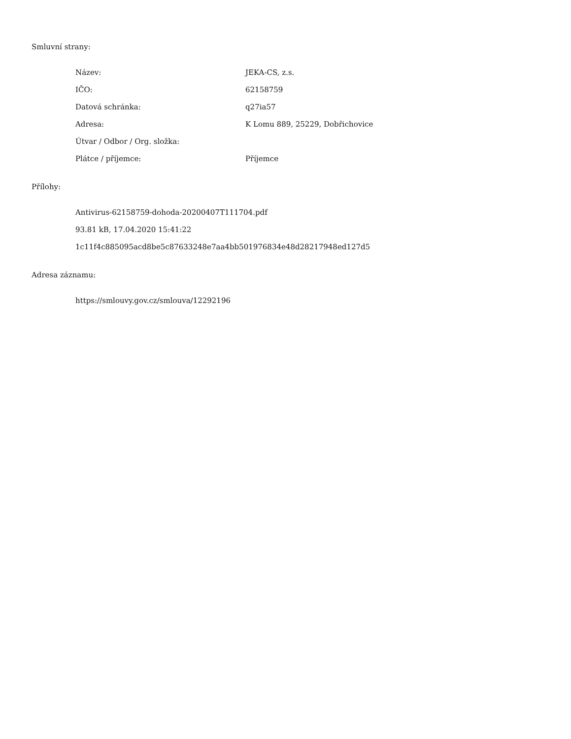Smluvní strany:
| Název: | JEKA-CS, z.s. |
| IČO: | 62158759 |
| Datová schránka: | q27ia57 |
| Adresa: | K Lomu 889, 25229, Dobřichovice |
| Útvar / Odbor / Org. složka: | |
| Plátce / příjemce: | Příjemce |
Přílohy:
Antivirus-62158759-dohoda-20200407T111704.pdf
93.81 kB, 17.04.2020 15:41:22
1c11f4c885095acd8be5c87633248e7aa4bb501976834e48d28217948ed127d5
Adresa záznamu:
https://smlouvy.gov.cz/smlouva/12292196